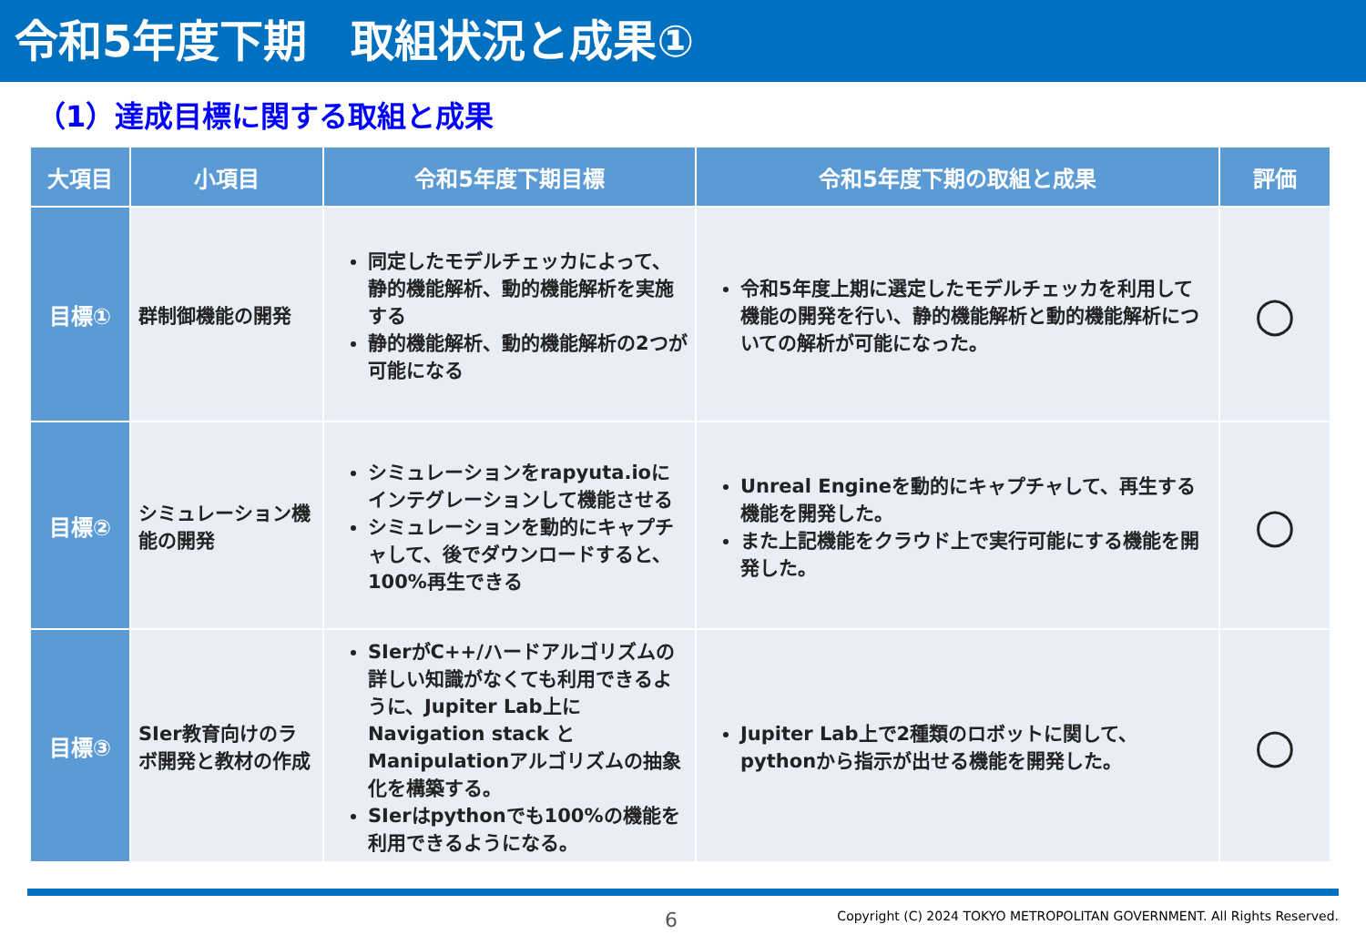令和5年度下期　取組状況と成果①
（1）達成目標に関する取組と成果
| 大項目 | 小項目 | 令和5年度下期目標 | 令和5年度下期の取組と成果 | 評価 |
| --- | --- | --- | --- | --- |
| 目標① | 群制御機能の開発 | 同定したモデルチェッカによって、静的機能解析、動的機能解析を実施する 静的機能解析、動的機能解析の2つが可能になる | 令和5年度上期に選定したモデルチェッカを利用して機能の開発を行い、静的機能解析と動的機能解析についての解析が可能になった。 | ○ |
| 目標② | シミュレーション機能の開発 | シミュレーションをrapyuta.ioにインテグレーションして機能させる シミュレーションを動的にキャプチャして、後でダウンロードすると、100%再生できる | Unreal Engineを動的にキャプチャして、再生する機能を開発した。 また上記機能をクラウド上で実行可能にする機能を開発した。 | ○ |
| 目標③ | SIer教育向けのラボ開発と教材の作成 | SIerがC++/ハードアルゴリズムの詳しい知識がなくても利用できるように、Jupiter Lab上に Navigation stack と Manipulationアルゴリズムの抽象化を構築する。 SIerはpythonでも100%の機能を利用できるようになる。 | Jupiter Lab上で2種類のロボットに関して、pythonから指示が出せる機能を開発した。 | ○ |
6 Copyright (C) 2024 TOKYO METROPOLITAN GOVERNMENT. All Rights Reserved.